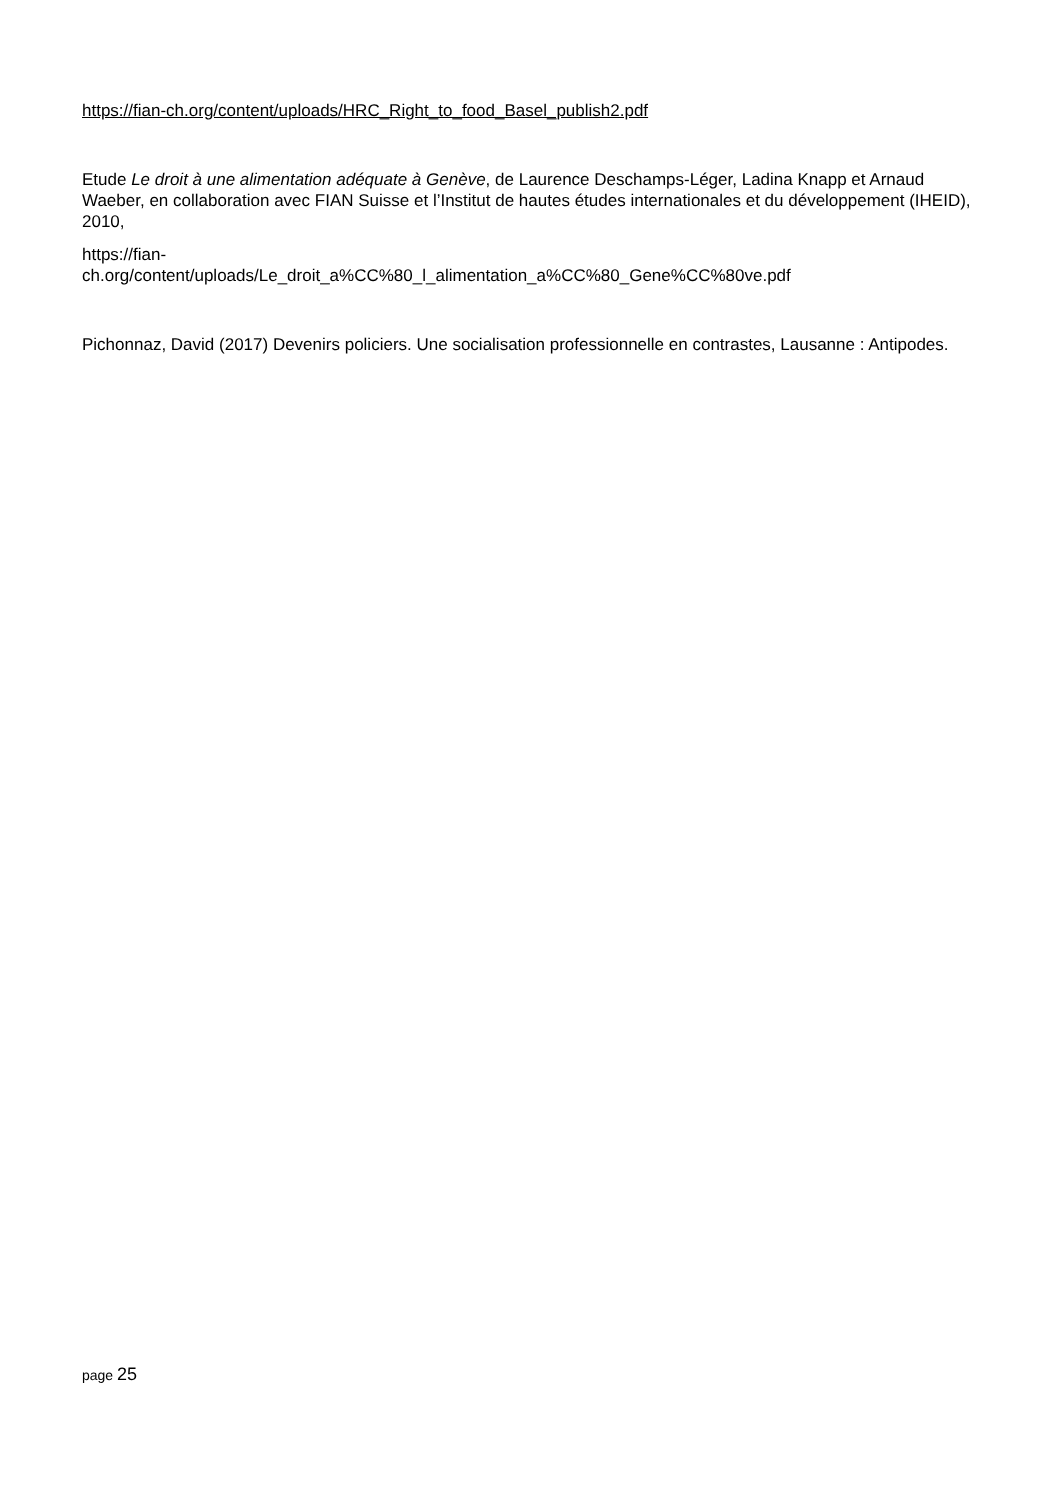https://fian-ch.org/content/uploads/HRC_Right_to_food_Basel_publish2.pdf
Etude Le droit à une alimentation adéquate à Genève, de Laurence Deschamps-Léger, Ladina Knapp et Arnaud Waeber, en collaboration avec FIAN Suisse et l’Institut de hautes études internationales et du développement (IHEID), 2010,
https://fian-
ch.org/content/uploads/Le_droit_a%CC%80_l_alimentation_a%CC%80_Gene%CC%80ve.pdf
Pichonnaz, David (2017) Devenirs policiers. Une socialisation professionnelle en contrastes, Lausanne : Antipodes.
page 25